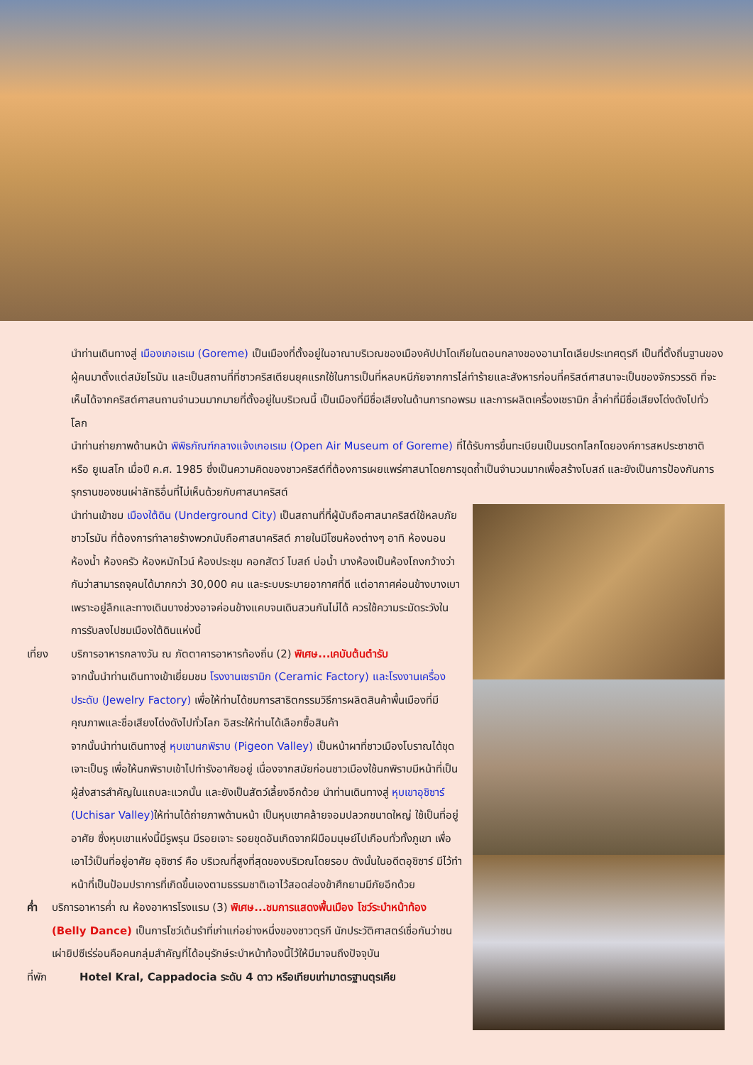นำท่านเดินทางสู่ เมืองเกอเรเม (Goreme) เป็นเมืองที่ตั้งอยู่ในอาณาบริเวณของเมืองคัปปาโดเกียในตอนกลางของอานาโตเลียประเทศตุรกี เป็นที่ตั้งถิ่นฐานของผู้คนมาตั้งแต่สมัยโรมัน และเป็นสถานที่ที่ชาวคริสเตียนยุคแรกใช้ในการเป็นที่หลบหนีภัยจากการไล่ทำร้ายและสังหารก่อนที่คริสต์ศาสนาจะเป็นของจักรวรรดิ ที่จะเห็นได้จากคริสต์ศาสนถานจำนวนมากมายที่ตั้งอยู่ในบริเวณนี้ เป็นเมืองที่มีชื่อเสียงในด้านการทอพรม และการผลิตเครื่องเซรามิก ล้ำค่าที่มีชื่อเสียงโด่งดังไปทั่วโลก
นำท่านถ่ายภาพด้านหน้า พิพิธภัณฑ์กลางแจ้งเกอเรเม (Open Air Museum of Goreme) ที่ได้รับการขึ้นทะเบียนเป็นมรดกโลกโดยองค์การสหประชาชาติ หรือ ยูเนสโก เมื่อปี ค.ศ. 1985 ซึ่งเป็นความคิดของชาวคริสต์ที่ต้องการเผยแพร่ศาสนาโดยการขุดถ้ำเป็นจำนวนมากเพื่อสร้างโบสถ์ และยังเป็นการป้องกันการรุกรานของชนเผ่าลัทธิอื่นที่ไม่เห็นด้วยกับศาสนาคริสต์
นำท่านเข้าชม เมืองใต้ดิน (Underground City) เป็นสถานที่ที่ผู้นับถือศาสนาคริสต์ใช้หลบภัยชาวโรมัน ที่ต้องการทำลายร้างพวกนับถือศาสนาคริสต์ ภายในมีโซนห้องต่างๆ อาทิ ห้องนอน ห้องน้ำ ห้องครัว ห้องหมักไวน์ ห้องประชุม คอกสัตว์ โบสถ์ บ่อน้ำ บางห้องเป็นห้องโถงกว้างว่ากันว่าสามารถจุคนได้มากกว่า 30,000 คน และระบบระบายอากาศที่ดี แต่อากาศค่อนข้างบางเบา เพราะอยู่ลึกและทางเดินบางช่วงอาจค่อนข้างแคบจนเดินสวนกันไม่ได้ ควรใช้ความระมัดระวังในการรับลงไปชมเมืองใต้ดินแห่งนี้
เที่ยง บริการอาหารกลางวัน ณ ภัตตาคารอาหารท้องถิ่น (2) พิเศษ...เคบับต้นตำรับ
จากนั้นนำท่านเดินทางเข้าเยี่ยมชม โรงงานเซรามิก (Ceramic Factory) และโรงงานเครื่องประดับ (Jewelry Factory) เพื่อให้ท่านได้ชมการสาธิตกรรมวิธีการผลิตสินค้าพื้นเมืองที่มีคุณภาพและชื่อเสียงโด่งดังไปทั่วโลก อิสระให้ท่านได้เลือกซื้อสินค้า
จากนั้นนำท่านเดินทางสู่ หุบเขานกพิราบ (Pigeon Valley) เป็นหน้าผาที่ชาวเมืองโบราณได้ขุดเจาะเป็นรู เพื่อให้นกพิราบเข้าไปทำรังอาศัยอยู่ เนื่องจากสมัยก่อนชาวเมืองใช้นกพิราบมีหน้าที่เป็นผู้ส่งสารสำคัญในแถบละแวกนั้น และยังเป็นสัตว์เลี้ยงอีกด้วย นำท่านเดินทางสู่ หุบเขาอุชิซาร์ (Uchisar Valley) ให้ท่านได้ถ่ายภาพด้านหน้า เป็นหุบเขาคล้ายจอมปลวกขนาดใหญ่ ใช้เป็นที่อยู่อาศัย ซึ่งหุบเขาแห่งนี้มีรูพรุน มีรอยเจาะ รอยขุดอันเกิดจากฝีมือมนุษย์ไปเกือบทั่วทั้งภูเขา เพื่อเอาไว้เป็นที่อยู่อาศัย อุชิซาร์ คือ บริเวณที่สูงที่สุดของบริเวณโดยรอบ ดังนั้นในอดีตอุชิซาร์ มีไว้ทำหน้าที่เป็นป้อมปราการที่เกิดขึ้นเองตามธรรมชาติเอาไว้สอดส่องข้าศึกยามมีภัยอีกด้วย
ค่ำ บริการอาหารค่ำ ณ ห้องอาหารโรงแรม (3) พิเศษ...ชมการแสดงพื้นเมือง โชว์ระบำหน้าท้อง (Belly Dance) เป็นการโชว์เต้นรำที่เก่าแก่อย่างหนึ่งของชาวตุรกี นักประวัติศาสตร์เชื่อกันว่าชนเผ่ายิปซีเร่ร่อนคือคนกลุ่มสำคัญที่ได้อนุรักษ์ระบำหน้าท้องนี้ไว้ให้มีมาจนถึงปัจจุบัน
ที่พัก Hotel Kral, Cappadocia ระดับ 4 ดาว หรือเทียบเท่ามาตรฐานตุรเคีย